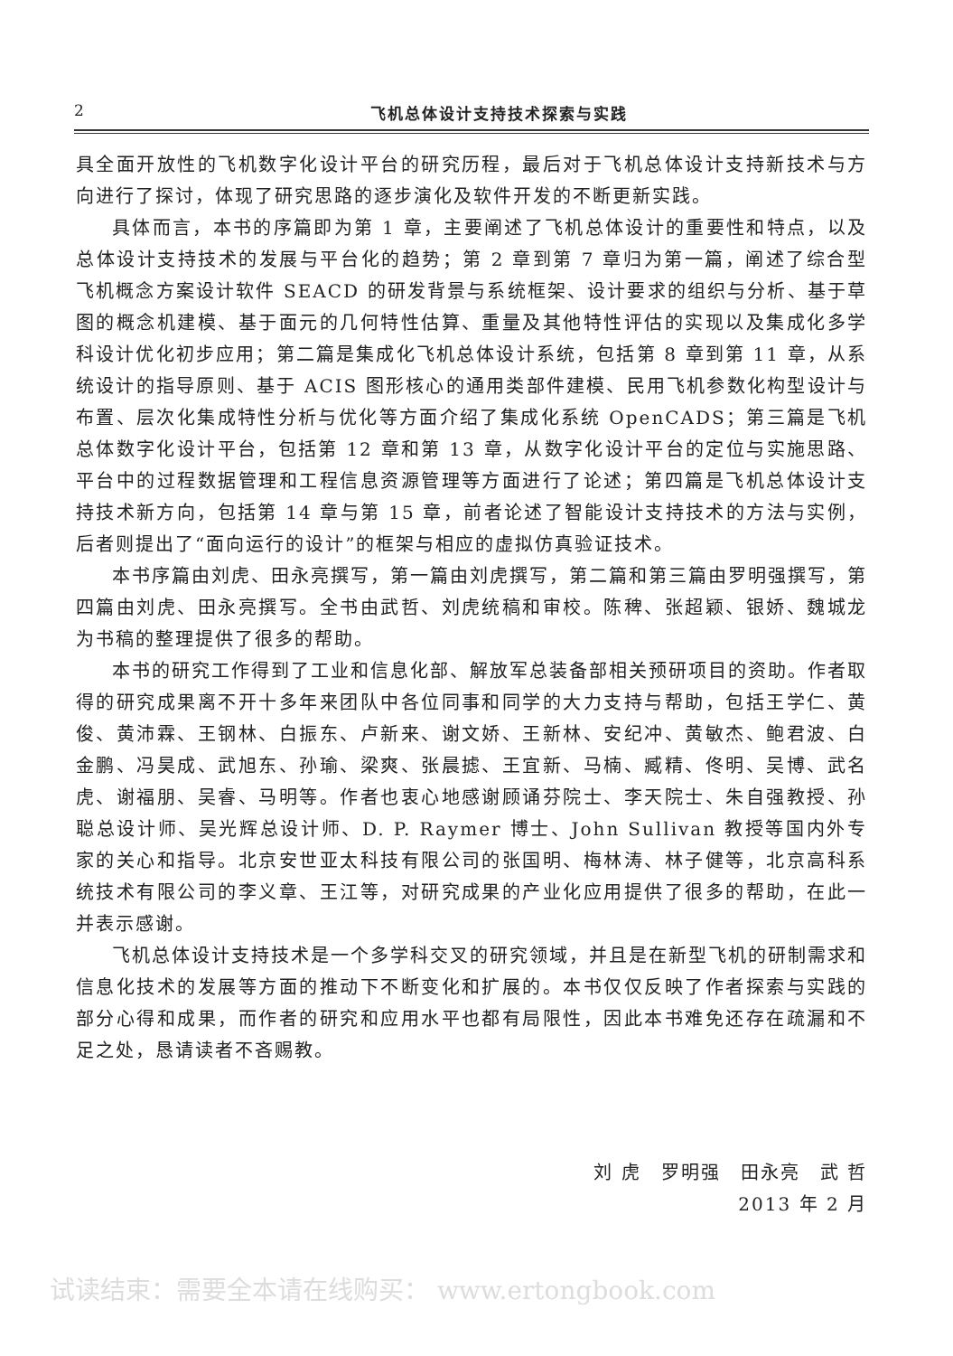2 飞机总体设计支持技术探索与实践
具全面开放性的飞机数字化设计平台的研究历程，最后对于飞机总体设计支持新技术与方向进行了探讨，体现了研究思路的逐步演化及软件开发的不断更新实践。
具体而言，本书的序篇即为第 1 章，主要阐述了飞机总体设计的重要性和特点，以及总体设计支持技术的发展与平台化的趋势；第 2 章到第 7 章归为第一篇，阐述了综合型飞机概念方案设计软件 SEACD 的研发背景与系统框架、设计要求的组织与分析、基于草图的概念机建模、基于面元的几何特性估算、重量及其他特性评估的实现以及集成化多学科设计优化初步应用；第二篇是集成化飞机总体设计系统，包括第 8 章到第 11 章，从系统设计的指导原则、基于 ACIS 图形核心的通用类部件建模、民用飞机参数化构型设计与布置、层次化集成特性分析与优化等方面介绍了集成化系统 OpenCADS；第三篇是飞机总体数字化设计平台，包括第 12 章和第 13 章，从数字化设计平台的定位与实施思路、平台中的过程数据管理和工程信息资源管理等方面进行了论述；第四篇是飞机总体设计支持技术新方向，包括第 14 章与第 15 章，前者论述了智能设计支持技术的方法与实例，后者则提出了“面向运行的设计”的框架与相应的虚拟仿真验证技术。
本书序篇由刘虎、田永亮撰写，第一篇由刘虎撰写，第二篇和第三篇由罗明强撰写，第四篇由刘虎、田永亮撰写。全书由武哲、刘虎统稿和审校。陈稗、张超颖、银娇、魏城龙为书稿的整理提供了很多的帮助。
本书的研究工作得到了工业和信息化部、解放军总装备部相关预研项目的资助。作者取得的研究成果离不开十多年来团队中各位同事和同学的大力支持与帮助，包括王学仁、黄俊、黄沛霖、王钢林、白振东、卢新来、谢文娇、王新林、安纪冲、黄敏杰、鲍君波、白金鹏、冯昊成、武旭东、孙瑜、梁爽、张晨摅、王宜新、马楠、臧精、佟明、吴博、武名虎、谢福朋、吴睿、马明等。作者也衷心地感谢顾诵芬院士、李天院士、朱自强教授、孙聪总设计师、吴光辉总设计师、D. P. Raymer 博士、John Sullivan 教授等国内外专家的关心和指导。北京安世亚太科技有限公司的张国明、梅林涛、林子健等，北京高科系统技术有限公司的李义章、王江等，对研究成果的产业化应用提供了很多的帮助，在此一并表示感谢。
飞机总体设计支持技术是一个多学科交叉的研究领域，并且是在新型飞机的研制需求和信息化技术的发展等方面的推动下不断变化和扩展的。本书仅仅反映了作者探索与实践的部分心得和成果，而作者的研究和应用水平也都有局限性，因此本书难免还存在疏漏和不足之处，恳请读者不吝赐教。
刘 虎　罗明强　田永亮　武 哲
2013 年 2 月
试读结束：需要全本请在线购买： www.ertongbook.com